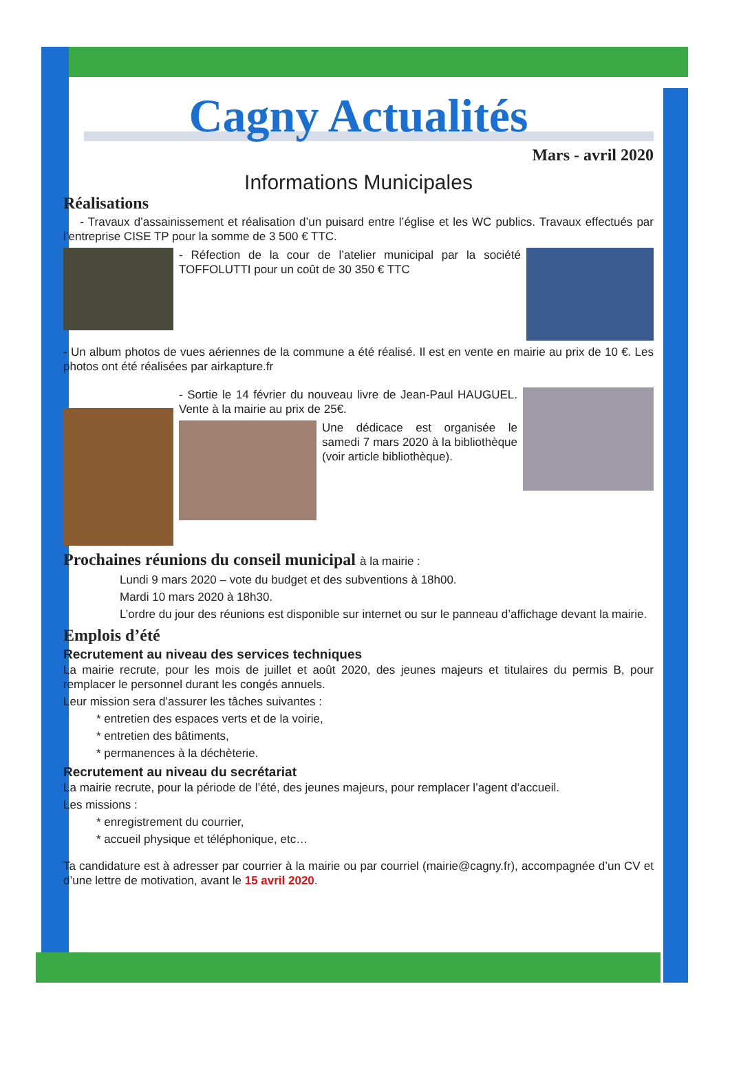Cagny Actualités
Mars - avril 2020
Informations Municipales
Réalisations
- Travaux d’assainissement et réalisation d’un puisard entre l’église et les WC publics. Travaux effectués par l’entreprise CISE TP pour la somme de 3 500 € TTC.
- Réfection de la cour de l’atelier municipal par la société TOFFOLUTTI pour un coût de 30 350 € TTC
- Un album photos de vues aériennes de la commune a été réalisé. Il est en vente en mairie au prix de 10 €. Les photos ont été réalisées par airkapture.fr
- Sortie le 14 février du nouveau livre de Jean-Paul HAUGUEL. Vente à la mairie au prix de 25€.
Une dédicace est organisée le samedi 7 mars 2020 à la bibliothèque (voir article bibliothèque).
Prochaines réunions du conseil municipal à la mairie :
Lundi 9 mars 2020 – vote du budget et des subventions à 18h00.
Mardi 10 mars 2020 à 18h30.
L’ordre du jour des réunions est disponible sur internet ou sur le panneau d’affichage devant la mairie.
Emplois d’été
Recrutement au niveau des services techniques
La mairie recrute, pour les mois de juillet et août 2020, des jeunes majeurs et titulaires du permis B, pour remplacer le personnel durant les congés annuels.
Leur mission sera d’assurer les tâches suivantes :
* entretien des espaces verts et de la voirie,
* entretien des bâtiments,
* permanences à la déchèterie.
Recrutement au niveau du secrétariat
La mairie recrute, pour la période de l’été, des jeunes majeurs, pour remplacer l’agent d’accueil.
Les missions :
* enregistrement du courrier,
* accueil physique et téléphonique, etc…
Ta candidature est à adresser par courrier à la mairie ou par courriel (mairie@cagny.fr), accompagnée d’un CV et d’une lettre de motivation, avant le 15 avril 2020.